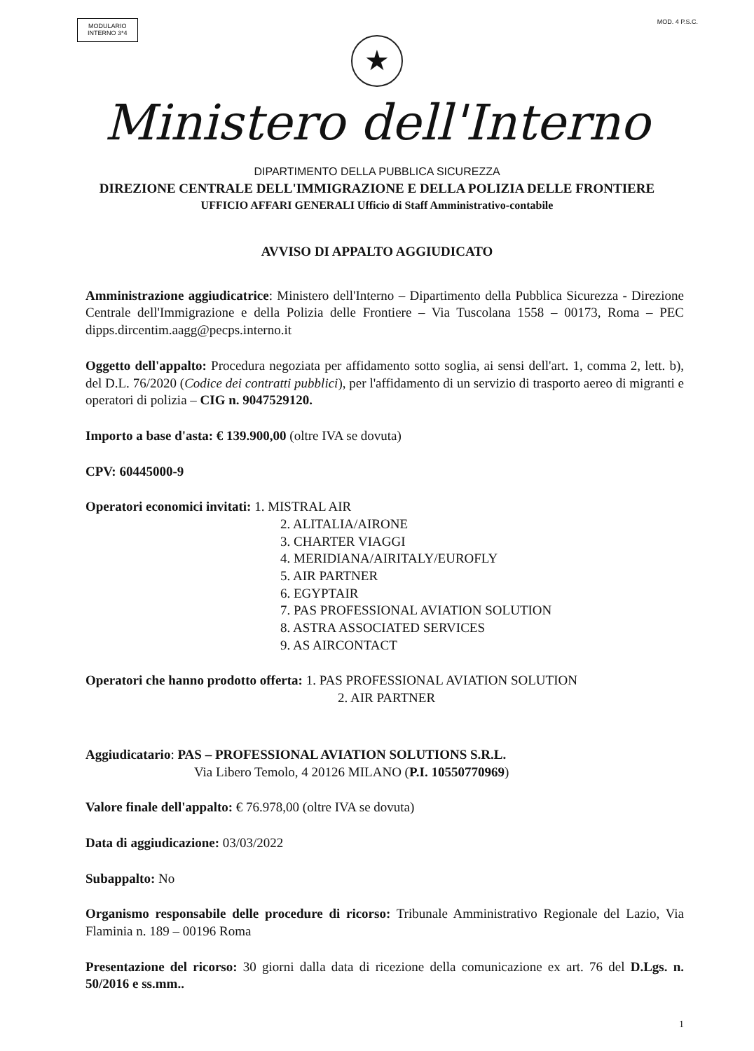MODULARIO
INTERNO 3*4
MOD. 4 P.S.C.
★
Ministero dell'Interno
DIPARTIMENTO DELLA PUBBLICA SICUREZZA
DIREZIONE CENTRALE DELL'IMMIGRAZIONE E DELLA POLIZIA DELLE FRONTIERE
UFFICIO AFFARI GENERALI Ufficio di Staff Amministrativo-contabile
AVVISO DI APPALTO AGGIUDICATO
Amministrazione aggiudicatrice: Ministero dell'Interno – Dipartimento della Pubblica Sicurezza - Direzione Centrale dell'Immigrazione e della Polizia delle Frontiere – Via Tuscolana 1558 – 00173, Roma – PEC dipps.dircentim.aagg@pecps.interno.it
Oggetto dell'appalto: Procedura negoziata per affidamento sotto soglia, ai sensi dell'art. 1, comma 2, lett. b), del D.L. 76/2020 (Codice dei contratti pubblici), per l'affidamento di un servizio di trasporto aereo di migranti e operatori di polizia – CIG n. 9047529120.
Importo a base d'asta: € 139.900,00 (oltre IVA se dovuta)
CPV: 60445000-9
Operatori economici invitati: 1. MISTRAL AIR
2. ALITALIA/AIRONE
3. CHARTER VIAGGI
4. MERIDIANA/AIRITALY/EUROFLY
5. AIR PARTNER
6. EGYPTAIR
7. PAS PROFESSIONAL AVIATION SOLUTION
8. ASTRA ASSOCIATED SERVICES
9. AS AIRCONTACT
Operatori che hanno prodotto offerta: 1. PAS PROFESSIONAL AVIATION SOLUTION
2. AIR PARTNER
Aggiudicatario: PAS – PROFESSIONAL AVIATION SOLUTIONS S.R.L.
Via Libero Temolo, 4 20126 MILANO (P.I. 10550770969)
Valore finale dell'appalto: € 76.978,00 (oltre IVA se dovuta)
Data di aggiudicazione: 03/03/2022
Subappalto: No
Organismo responsabile delle procedure di ricorso: Tribunale Amministrativo Regionale del Lazio, Via Flaminia n. 189 – 00196 Roma
Presentazione del ricorso: 30 giorni dalla data di ricezione della comunicazione ex art. 76 del D.Lgs. n. 50/2016 e ss.mm..
1